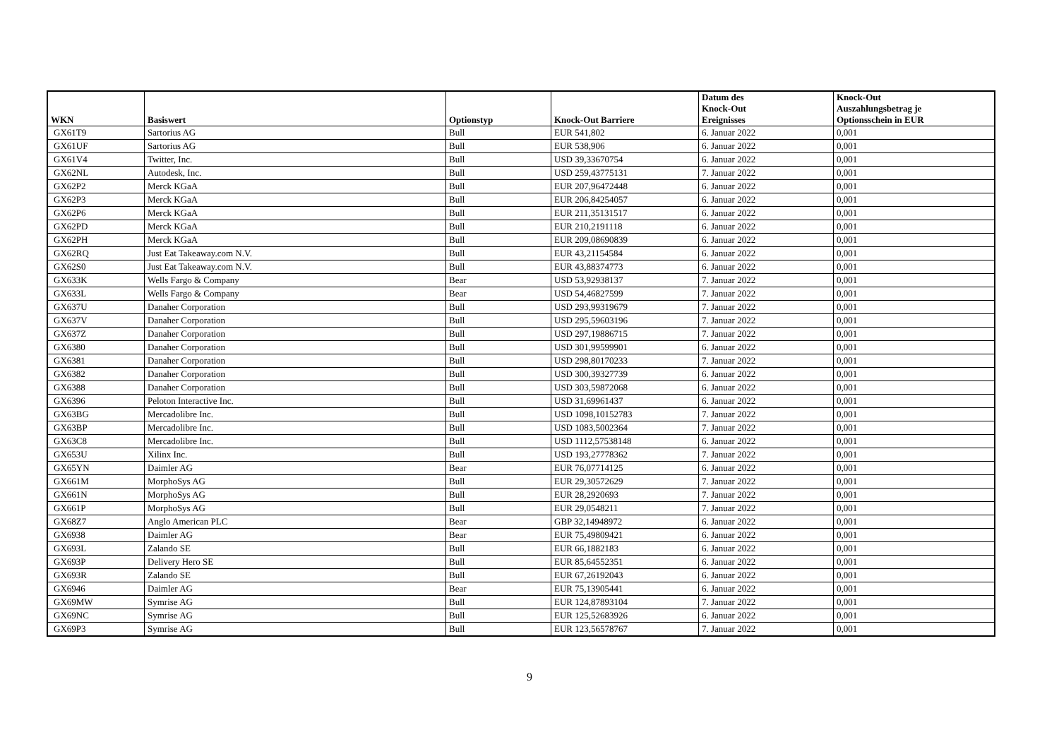| WKN | Basiswert | Optionstyp | Knock-Out Barriere | Datum des Knock-Out Ereignisses | Knock-Out Auszahlungsbetrag je Optionsschein in EUR |
| --- | --- | --- | --- | --- | --- |
| GX61T9 | Sartorius AG | Bull | EUR 541,802 | 6. Januar 2022 | 0,001 |
| GX61UF | Sartorius AG | Bull | EUR 538,906 | 6. Januar 2022 | 0,001 |
| GX61V4 | Twitter, Inc. | Bull | USD 39,33670754 | 6. Januar 2022 | 0,001 |
| GX62NL | Autodesk, Inc. | Bull | USD 259,43775131 | 7. Januar 2022 | 0,001 |
| GX62P2 | Merck KGaA | Bull | EUR 207,96472448 | 6. Januar 2022 | 0,001 |
| GX62P3 | Merck KGaA | Bull | EUR 206,84254057 | 6. Januar 2022 | 0,001 |
| GX62P6 | Merck KGaA | Bull | EUR 211,35131517 | 6. Januar 2022 | 0,001 |
| GX62PD | Merck KGaA | Bull | EUR 210,2191118 | 6. Januar 2022 | 0,001 |
| GX62PH | Merck KGaA | Bull | EUR 209,08690839 | 6. Januar 2022 | 0,001 |
| GX62RQ | Just Eat Takeaway.com N.V. | Bull | EUR 43,21154584 | 6. Januar 2022 | 0,001 |
| GX62S0 | Just Eat Takeaway.com N.V. | Bull | EUR 43,88374773 | 6. Januar 2022 | 0,001 |
| GX633K | Wells Fargo & Company | Bear | USD 53,92938137 | 7. Januar 2022 | 0,001 |
| GX633L | Wells Fargo & Company | Bear | USD 54,46827599 | 7. Januar 2022 | 0,001 |
| GX637U | Danaher Corporation | Bull | USD 293,99319679 | 7. Januar 2022 | 0,001 |
| GX637V | Danaher Corporation | Bull | USD 295,59603196 | 7. Januar 2022 | 0,001 |
| GX637Z | Danaher Corporation | Bull | USD 297,19886715 | 7. Januar 2022 | 0,001 |
| GX6380 | Danaher Corporation | Bull | USD 301,99599901 | 6. Januar 2022 | 0,001 |
| GX6381 | Danaher Corporation | Bull | USD 298,80170233 | 7. Januar 2022 | 0,001 |
| GX6382 | Danaher Corporation | Bull | USD 300,39327739 | 6. Januar 2022 | 0,001 |
| GX6388 | Danaher Corporation | Bull | USD 303,59872068 | 6. Januar 2022 | 0,001 |
| GX6396 | Peloton Interactive Inc. | Bull | USD 31,69961437 | 6. Januar 2022 | 0,001 |
| GX63BG | Mercadolibre Inc. | Bull | USD 1098,10152783 | 7. Januar 2022 | 0,001 |
| GX63BP | Mercadolibre Inc. | Bull | USD 1083,5002364 | 7. Januar 2022 | 0,001 |
| GX63C8 | Mercadolibre Inc. | Bull | USD 1112,57538148 | 6. Januar 2022 | 0,001 |
| GX653U | Xilinx Inc. | Bull | USD 193,27778362 | 7. Januar 2022 | 0,001 |
| GX65YN | Daimler AG | Bear | EUR 76,07714125 | 6. Januar 2022 | 0,001 |
| GX661M | MorphoSys AG | Bull | EUR 29,30572629 | 7. Januar 2022 | 0,001 |
| GX661N | MorphoSys AG | Bull | EUR 28,2920693 | 7. Januar 2022 | 0,001 |
| GX661P | MorphoSys AG | Bull | EUR 29,0548211 | 7. Januar 2022 | 0,001 |
| GX68Z7 | Anglo American PLC | Bear | GBP 32,14948972 | 6. Januar 2022 | 0,001 |
| GX6938 | Daimler AG | Bear | EUR 75,49809421 | 6. Januar 2022 | 0,001 |
| GX693L | Zalando SE | Bull | EUR 66,1882183 | 6. Januar 2022 | 0,001 |
| GX693P | Delivery Hero SE | Bull | EUR 85,64552351 | 6. Januar 2022 | 0,001 |
| GX693R | Zalando SE | Bull | EUR 67,26192043 | 6. Januar 2022 | 0,001 |
| GX6946 | Daimler AG | Bear | EUR 75,13905441 | 6. Januar 2022 | 0,001 |
| GX69MW | Symrise AG | Bull | EUR 124,87893104 | 7. Januar 2022 | 0,001 |
| GX69NC | Symrise AG | Bull | EUR 125,52683926 | 6. Januar 2022 | 0,001 |
| GX69P3 | Symrise AG | Bull | EUR 123,56578767 | 7. Januar 2022 | 0,001 |
9